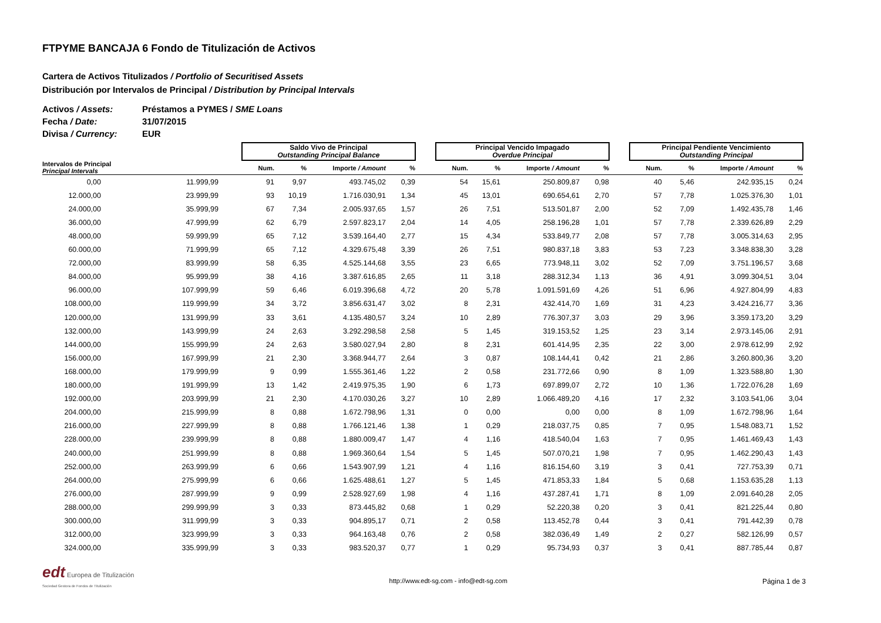FTPYME BANCAJA 6 Fondo de Titulización de Activos
Cartera de Activos Titulizados / Portfolio of Securitised Assets
Distribución por Intervalos de Principal / Distribution by Principal Intervals
Activos / Assets: Préstamos a PYMES / SME Loans
Fecha / Date: 31/07/2015
Divisa / Currency: EUR
| | | | Saldo Vivo de Principal Outstanding Principal Balance | | | | | Principal Vencido Impagado Overdue Principal | | | | | Principal Pendiente Vencimiento Outstanding Principal | | | |
| --- | --- | --- | --- | --- | --- | --- | --- | --- | --- | --- | --- | --- | --- | --- | --- | --- |
| Intervalos de Principal Principal Intervals | | | Num. | % | Importe / Amount | % | | Num. | % | Importe / Amount | % | | Num. | % | Importe / Amount | % |
| 0,00 | 11.999,99 | | 91 | 9,97 | 493.745,02 | 0,39 | | 54 | 15,61 | 250.809,87 | 0,98 | | 40 | 5,46 | 242.935,15 | 0,24 |
| 12.000,00 | 23.999,99 | | 93 | 10,19 | 1.716.030,91 | 1,34 | | 45 | 13,01 | 690.654,61 | 2,70 | | 57 | 7,78 | 1.025.376,30 | 1,01 |
| 24.000,00 | 35.999,99 | | 67 | 7,34 | 2.005.937,65 | 1,57 | | 26 | 7,51 | 513.501,87 | 2,00 | | 52 | 7,09 | 1.492.435,78 | 1,46 |
| 36.000,00 | 47.999,99 | | 62 | 6,79 | 2.597.823,17 | 2,04 | | 14 | 4,05 | 258.196,28 | 1,01 | | 57 | 7,78 | 2.339.626,89 | 2,29 |
| 48.000,00 | 59.999,99 | | 65 | 7,12 | 3.539.164,40 | 2,77 | | 15 | 4,34 | 533.849,77 | 2,08 | | 57 | 7,78 | 3.005.314,63 | 2,95 |
| 60.000,00 | 71.999,99 | | 65 | 7,12 | 4.329.675,48 | 3,39 | | 26 | 7,51 | 980.837,18 | 3,83 | | 53 | 7,23 | 3.348.838,30 | 3,28 |
| 72.000,00 | 83.999,99 | | 58 | 6,35 | 4.525.144,68 | 3,55 | | 23 | 6,65 | 773.948,11 | 3,02 | | 52 | 7,09 | 3.751.196,57 | 3,68 |
| 84.000,00 | 95.999,99 | | 38 | 4,16 | 3.387.616,85 | 2,65 | | 11 | 3,18 | 288.312,34 | 1,13 | | 36 | 4,91 | 3.099.304,51 | 3,04 |
| 96.000,00 | 107.999,99 | | 59 | 6,46 | 6.019.396,68 | 4,72 | | 20 | 5,78 | 1.091.591,69 | 4,26 | | 51 | 6,96 | 4.927.804,99 | 4,83 |
| 108.000,00 | 119.999,99 | | 34 | 3,72 | 3.856.631,47 | 3,02 | | 8 | 2,31 | 432.414,70 | 1,69 | | 31 | 4,23 | 3.424.216,77 | 3,36 |
| 120.000,00 | 131.999,99 | | 33 | 3,61 | 4.135.480,57 | 3,24 | | 10 | 2,89 | 776.307,37 | 3,03 | | 29 | 3,96 | 3.359.173,20 | 3,29 |
| 132.000,00 | 143.999,99 | | 24 | 2,63 | 3.292.298,58 | 2,58 | | 5 | 1,45 | 319.153,52 | 1,25 | | 23 | 3,14 | 2.973.145,06 | 2,91 |
| 144.000,00 | 155.999,99 | | 24 | 2,63 | 3.580.027,94 | 2,80 | | 8 | 2,31 | 601.414,95 | 2,35 | | 22 | 3,00 | 2.978.612,99 | 2,92 |
| 156.000,00 | 167.999,99 | | 21 | 2,30 | 3.368.944,77 | 2,64 | | 3 | 0,87 | 108.144,41 | 0,42 | | 21 | 2,86 | 3.260.800,36 | 3,20 |
| 168.000,00 | 179.999,99 | | 9 | 0,99 | 1.555.361,46 | 1,22 | | 2 | 0,58 | 231.772,66 | 0,90 | | 8 | 1,09 | 1.323.588,80 | 1,30 |
| 180.000,00 | 191.999,99 | | 13 | 1,42 | 2.419.975,35 | 1,90 | | 6 | 1,73 | 697.899,07 | 2,72 | | 10 | 1,36 | 1.722.076,28 | 1,69 |
| 192.000,00 | 203.999,99 | | 21 | 2,30 | 4.170.030,26 | 3,27 | | 10 | 2,89 | 1.066.489,20 | 4,16 | | 17 | 2,32 | 3.103.541,06 | 3,04 |
| 204.000,00 | 215.999,99 | | 8 | 0,88 | 1.672.798,96 | 1,31 | | 0 | 0,00 | 0,00 | 0,00 | | 8 | 1,09 | 1.672.798,96 | 1,64 |
| 216.000,00 | 227.999,99 | | 8 | 0,88 | 1.766.121,46 | 1,38 | | 1 | 0,29 | 218.037,75 | 0,85 | | 7 | 0,95 | 1.548.083,71 | 1,52 |
| 228.000,00 | 239.999,99 | | 8 | 0,88 | 1.880.009,47 | 1,47 | | 4 | 1,16 | 418.540,04 | 1,63 | | 7 | 0,95 | 1.461.469,43 | 1,43 |
| 240.000,00 | 251.999,99 | | 8 | 0,88 | 1.969.360,64 | 1,54 | | 5 | 1,45 | 507.070,21 | 1,98 | | 7 | 0,95 | 1.462.290,43 | 1,43 |
| 252.000,00 | 263.999,99 | | 6 | 0,66 | 1.543.907,99 | 1,21 | | 4 | 1,16 | 816.154,60 | 3,19 | | 3 | 0,41 | 727.753,39 | 0,71 |
| 264.000,00 | 275.999,99 | | 6 | 0,66 | 1.625.488,61 | 1,27 | | 5 | 1,45 | 471.853,33 | 1,84 | | 5 | 0,68 | 1.153.635,28 | 1,13 |
| 276.000,00 | 287.999,99 | | 9 | 0,99 | 2.528.927,69 | 1,98 | | 4 | 1,16 | 437.287,41 | 1,71 | | 8 | 1,09 | 2.091.640,28 | 2,05 |
| 288.000,00 | 299.999,99 | | 3 | 0,33 | 873.445,82 | 0,68 | | 1 | 0,29 | 52.220,38 | 0,20 | | 3 | 0,41 | 821.225,44 | 0,80 |
| 300.000,00 | 311.999,99 | | 3 | 0,33 | 904.895,17 | 0,71 | | 2 | 0,58 | 113.452,78 | 0,44 | | 3 | 0,41 | 791.442,39 | 0,78 |
| 312.000,00 | 323.999,99 | | 3 | 0,33 | 964.163,48 | 0,76 | | 2 | 0,58 | 382.036,49 | 1,49 | | 2 | 0,27 | 582.126,99 | 0,57 |
| 324.000,00 | 335.999,99 | | 3 | 0,33 | 983.520,37 | 0,77 | | 1 | 0,29 | 95.734,93 | 0,37 | | 3 | 0,41 | 887.785,44 | 0,87 |
edt Europea de Titulización
Sociedad Gestora de Fondos de Titulización
http://www.edt-sg.com - info@edt-sg.com
Página 1 de 3